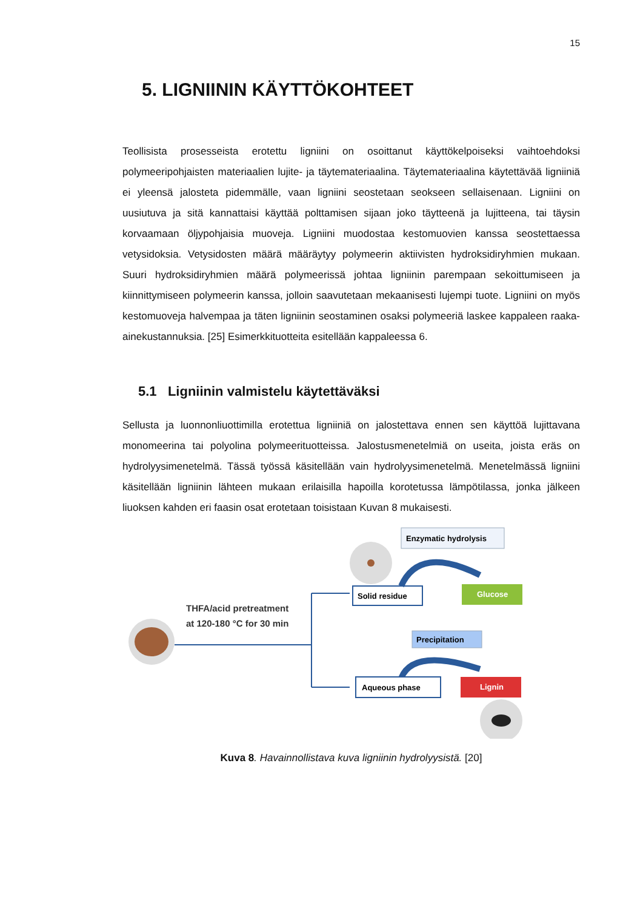15
5. LIGNIININ KÄYTTÖKOHTEET
Teollisista prosesseista erotettu ligniini on osoittanut käyttökelpoiseksi vaihtoehdoksi polymeeripohjaisten materiaalien lujite- ja täytemateriaalina. Täytemateriaalina käytettävää ligniiniä ei yleensä jalosteta pidemmälle, vaan ligniini seostetaan seokseen sellaisenaan. Ligniini on uusiutuva ja sitä kannattaisi käyttää polttamisen sijaan joko täytteenä ja lujitteena, tai täysin korvaamaan öljypohjaisia muoveja. Ligniini muodostaa kestomuovien kanssa seostettaessa vetysidoksia. Vetysidosten määrä määräytyy polymeerin aktiivisten hydroksidiryhmien mukaan. Suuri hydroksidiryhmien määrä polymeerissä johtaa ligniinin parempaan sekoittumiseen ja kiinnittymiseen polymeerin kanssa, jolloin saavutetaan mekaanisesti lujempi tuote. Ligniini on myös kestomuoveja halvempaa ja täten ligniinin seostaminen osaksi polymeeriä laskee kappaleen raaka-ainekustannuksia. [25] Esimerkkituotteita esitellään kappaleessa 6.
5.1 Ligniinin valmistelu käytettäväksi
Sellusta ja luonnonliuottimilla erotettua ligniiniä on jalostettava ennen sen käyttöä lujittavana monomeerina tai polyolina polymeerituotteissa. Jalostusmenetelmiä on useita, joista eräs on hydrolyysimenetelmä. Tässä työssä käsitellään vain hydrolyysimenetelmä. Menetelmässä ligniini käsitellään ligniinin lähteen mukaan erilaisilla hapoilla korotetussa lämpötilassa, jonka jälkeen liuoksen kahden eri faasin osat erotetaan toisistaan Kuvan 8 mukaisesti.
THFA/acid pretreatment
at 120-180 °C for 30 min
Solid residue
Enzymatic hydrolysis
Glucose
Precipitation
Aqueous phase
Lignin
Kuva 8. Havainnollistava kuva ligniinin hydrolyysistä. [20]